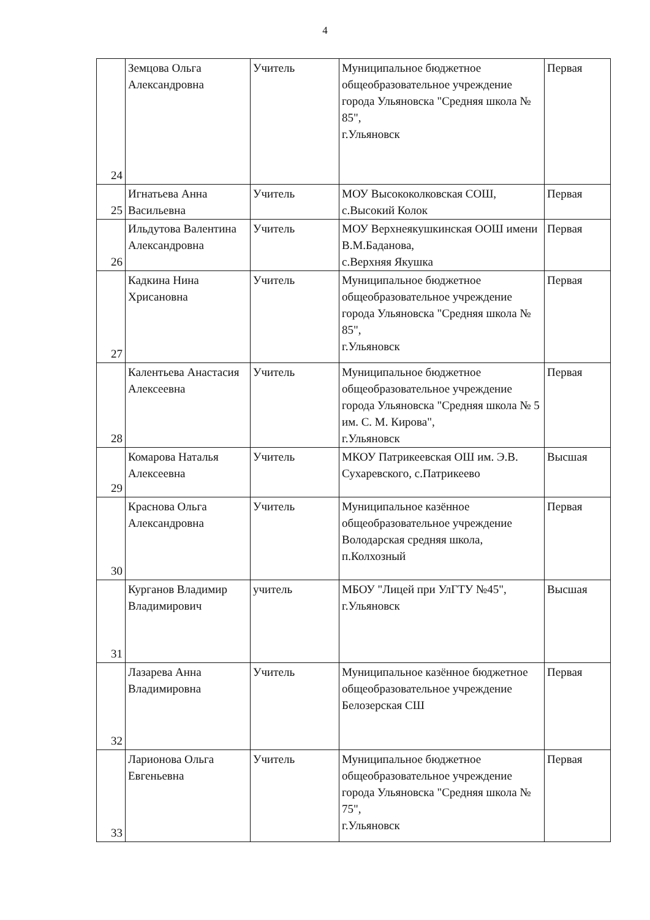4
| 24 | Земцова Ольга Александровна | Учитель | Муниципальное бюджетное общеобразовательное учреждение города Ульяновска "Средняя школа № 85", г.Ульяновск | Первая |
| 25 | Игнатьева Анна Васильевна | Учитель | МОУ Высококолковская СОШ, с.Высокий Колок | Первая |
| 26 | Ильдутова Валентина Александровна | Учитель | МОУ Верхнеякушкинская ООШ имени В.М.Баданова, с.Верхняя Якушка | Первая |
| 27 | Кадкина Нина Хрисановна | Учитель | Муниципальное бюджетное общеобразовательное учреждение города Ульяновска "Средняя школа № 85", г.Ульяновск | Первая |
| 28 | Калентьева Анастасия Алексеевна | Учитель | Муниципальное бюджетное общеобразовательное учреждение города Ульяновска "Средняя школа № 5 им. С. М. Кирова", г.Ульяновск | Первая |
| 29 | Комарова Наталья Алексеевна | Учитель | МКОУ Патрикеевская ОШ им. Э.В. Сухаревского, с.Патрикеево | Высшая |
| 30 | Краснова Ольга Александровна | Учитель | Муниципальное казённое общеобразовательное учреждение Володарская средняя школа, п.Колхозный | Первая |
| 31 | Курганов Владимир Владимирович | учитель | МБОУ "Лицей при УлГТУ №45", г.Ульяновск | Высшая |
| 32 | Лазарева Анна Владимировна | Учитель | Муниципальное казённое бюджетное общеобразовательное учреждение Белозерская СШ | Первая |
| 33 | Ларионова Ольга Евгеньевна | Учитель | Муниципальное бюджетное общеобразовательное учреждение города Ульяновска "Средняя школа № 75", г.Ульяновск | Первая |